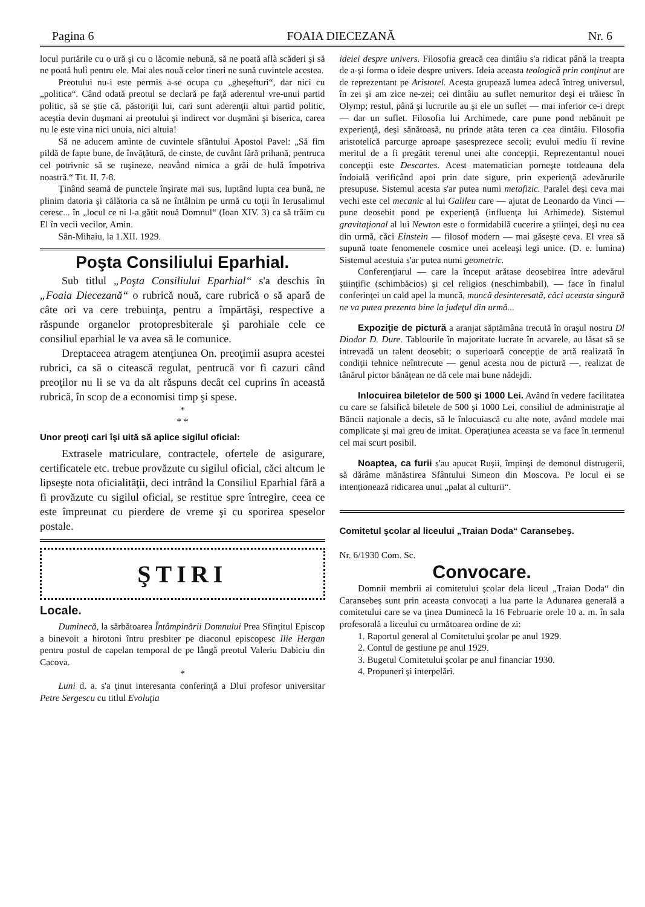Pagina 6 FOAIA DIECEZANĂ Nr. 6
locul purtările cu o ură şi cu o lăcomie nebună, să ne poată aflà scăderi şi să ne poată hulì pentru ele. Mai ales nouă celor tineri ne sună cuvintele acestea.
Preotului nu-i este permis a-se ocupa cu „gheşefturi“, dar nici cu „politica“. Când odată preotul se declară pe faţă aderentul vre-unui partid politic, să se ştie că, păstoriţii lui, cari sunt aderenţii altui partid politic, aceştia devin duşmani ai preotului şi indirect vor duşmăni şi biserica, carea nu le este vina nici unuia, nici altuia!
Să ne aducem aminte de cuvintele sfântului Apostol Pavel: „Să fim pildă de fapte bune, de învăţătură, de cinste, de cuvânt fără prihană, pentruca cel potrivnic să se ruşineze, neavând nimica a grăi de hulă împotriva noastră.“ Tit. II. 7-8.
Ţinând seamă de punctele înşirate mai sus, luptând lupta cea bună, ne plinim datoria şi călătoria ca să ne întâlnim pe urmă cu toţii în Ierusalimul ceresc... în „locul ce ni l-a gătit nouă Domnul“ (Ioan XIV. 3) ca să trăim cu El în vecii vecilor, Amin.
Sân-Mihaiu, la 1.XII. 1929.
Poşta Consiliului Eparhial.
Sub titlul „Poşta Consiliului Eparhial“ s'a deschis în „Foaia Diecezană“ o rubrică nouă, care rubrică o să apară de câte ori va cere trebuinţa, pentru a împărtăşi, respective a răspunde organelor protopresbiterale şi parohiale cele ce consiliul eparhial le va avea să le comunice.
Dreptaceea atragem atenţiunea On. preoţimii asupra acestei rubrici, ca să o citească regulat, pentrucă vor fi cazuri când preoţilor nu li se va da alt răspuns decât cel cuprins în această rubrică, în scop de a economisi timp şi spese.
*
* *
Unor preoţi cari îşi uită să aplice sigilul oficial:
Extrasele matriculare, contractele, ofertele de asigurare, certificatele etc. trebue provăzute cu sigilul oficial, căci altcum le lipseşte nota oficialităţii, deci intrând la Consiliul Eparhial fără a fi provăzute cu sigilul oficial, se restitue spre întregire, ceea ce este împreunat cu pierdere de vreme şi cu sporirea speselor postale.
ŞTIRI
Locale.
Duminecă, la sărbătoarea Întâmpinării Domnului Prea Sfinţitul Episcop a binevoit a hirotoni întru presbiter pe diaconul episcopesc Ilie Hergan pentru postul de capelan temporal de pe lângă preotul Valeriu Dabiciu din Cacova.
*
Luni d. a. s'a ţinut interesanta conferinţă a Dlui profesor universitar Petre Sergescu cu titlul Evoluţia
ideiei despre univers. Filosofia greacă cea dintâiu s'a ridicat până la treapta de a-şi forma o ideie despre univers. Ideia aceasta teologică prin conţinut are de reprezentant pe Aristotel. Acesta grupează lumea adecă întreg universul, în zei şi am zice ne-zei; cei dintâiu au suflet nemuritor deşi ei trăiesc în Olymp; restul, până şi lucrurile au şi ele un suflet — mai inferior ce-i drept — dar un suflet. Filosofia lui Archimede, care pune pond nebănuit pe experienţă, deşi sănătoasă, nu prinde atâta teren ca cea dintâiu. Filosofia aristotelică parcurge aproape şasesprezece secoli; evului mediu îi revine meritul de a fi pregătit terenul unei alte concepţii. Reprezentantul nouei concepţii este Descartes. Acest matematician porneşte totdeauna dela îndoială verificând apoi prin date sigure, prin experienţă adevărurile presupuse. Sistemul acesta s'ar putea numi metafizic. Paralel deşi ceva mai vechi este cel mecanic al lui Galileu care — ajutat de Leonardo da Vinci — pune deosebit pond pe experienţă (influenţa lui Arhimede). Sistemul gravitaţional al lui Newton este o formidabilă cucerire a ştiinţei, deşi nu cea din urmă, căci Einstein — filosof modern — mai găseşte ceva. El vrea să supună toate fenomenele cosmice unei aceleaşi legi unice. (D. e. lumina) Sistemul acestuia s'ar putea numi geometric.
Conferenţiarul — care la început arătase deosebirea între adevărul ştiinţific (schimbăcios) şi cel religios (neschimbabil), — face în finalul conferinţei un cald apel la muncă, muncă desinteresată, căci aceasta singură ne va putea prezenta bine la judeţul din urmă...
Expoziţie de pictură a aranjat săptămâna trecută în oraşul nostru Dl Diodor D. Dure. Tablourile în majoritate lucrate în acvarele, au lăsat să se intrevadă un talent deosebit; o superioară concepţie de artă realizată în condiţii tehnice neîntrecute — genul acesta nou de pictură —, realizat de tânărul pictor bănăţean ne dă cele mai bune nădejdi.
Inlocuirea biletelor de 500 şi 1000 Lei. Având în vedere facilitatea cu care se falsifică biletele de 500 şi 1000 Lei, consiliul de administraţie al Băncii naţionale a decis, să le înlocuiască cu alte note, având modele mai complicate şi mai greu de imitat. Operaţiunea aceasta se va face în termenul cel mai scurt posibil.
Noaptea, ca furii s'au apucat Ruşii, împinşi de demonul distrugerii, să dărâme mănăstirea Sfântului Simeon din Moscova. Pe locul ei se intenţionează ridicarea unui „palat al culturii“.
Comitetul şcolar al liceului „Traian Doda“ Caransebeş.
Nr. 6/1930 Com. Sc.
Convocare.
Domnii membrii ai comitetului şcolar dela liceul „Traian Doda“ din Caransebeş sunt prin aceasta convocaţi a lua parte la Adunarea generală a comitetului care se va ţinea Duminecă la 16 Februarie orele 10 a. m. în sala profesorală a liceului cu următoarea ordine de zi:
1. Raportul general al Comitetului şcolar pe anul 1929.
2. Contul de gestiune pe anul 1929.
3. Bugetul Comitetului şcolar pe anul financiar 1930.
4. Propuneri şi interpelări.